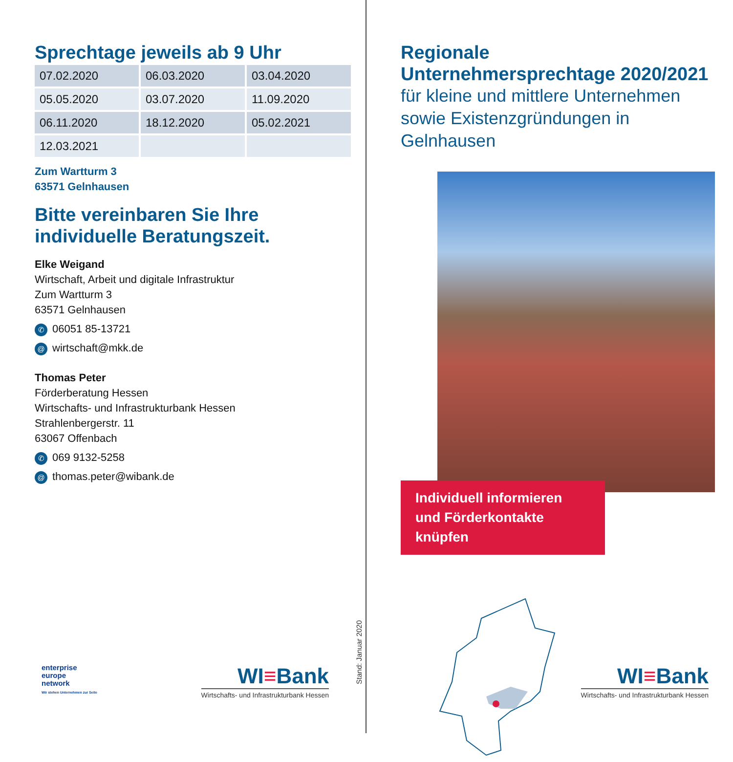Sprechtage jeweils ab 9 Uhr
| 07.02.2020 | 06.03.2020 | 03.04.2020 |
| 05.05.2020 | 03.07.2020 | 11.09.2020 |
| 06.11.2020 | 18.12.2020 | 05.02.2021 |
| 12.03.2021 | | |
Zum Wartturm 3
63571 Gelnhausen
Bitte vereinbaren Sie Ihre individuelle Beratungszeit.
Elke Weigand
Wirtschaft, Arbeit und digitale Infrastruktur
Zum Wartturm 3
63571 Gelnhausen
✆ 06051 85-13721
@ wirtschaft@mkk.de
Thomas Peter
Förderberatung Hessen
Wirtschafts- und Infrastrukturbank Hessen
Strahlenbergerstr. 11
63067 Offenbach
✆ 069 9132-5258
@ thomas.peter@wibank.de
enterprise
europe
network
Wir stehen Unternehmen zur Seite
WI≡Bank
Wirtschafts- und Infrastrukturbank Hessen
Stand: Januar 2020
Regionale Unternehmersprechtage 2020/2021
für kleine und mittlere Unternehmen
sowie Existenzgründungen in Gelnhausen
Individuell informieren und Förderkontakte knüpfen
WI≡Bank
Wirtschafts- und Infrastrukturbank Hessen